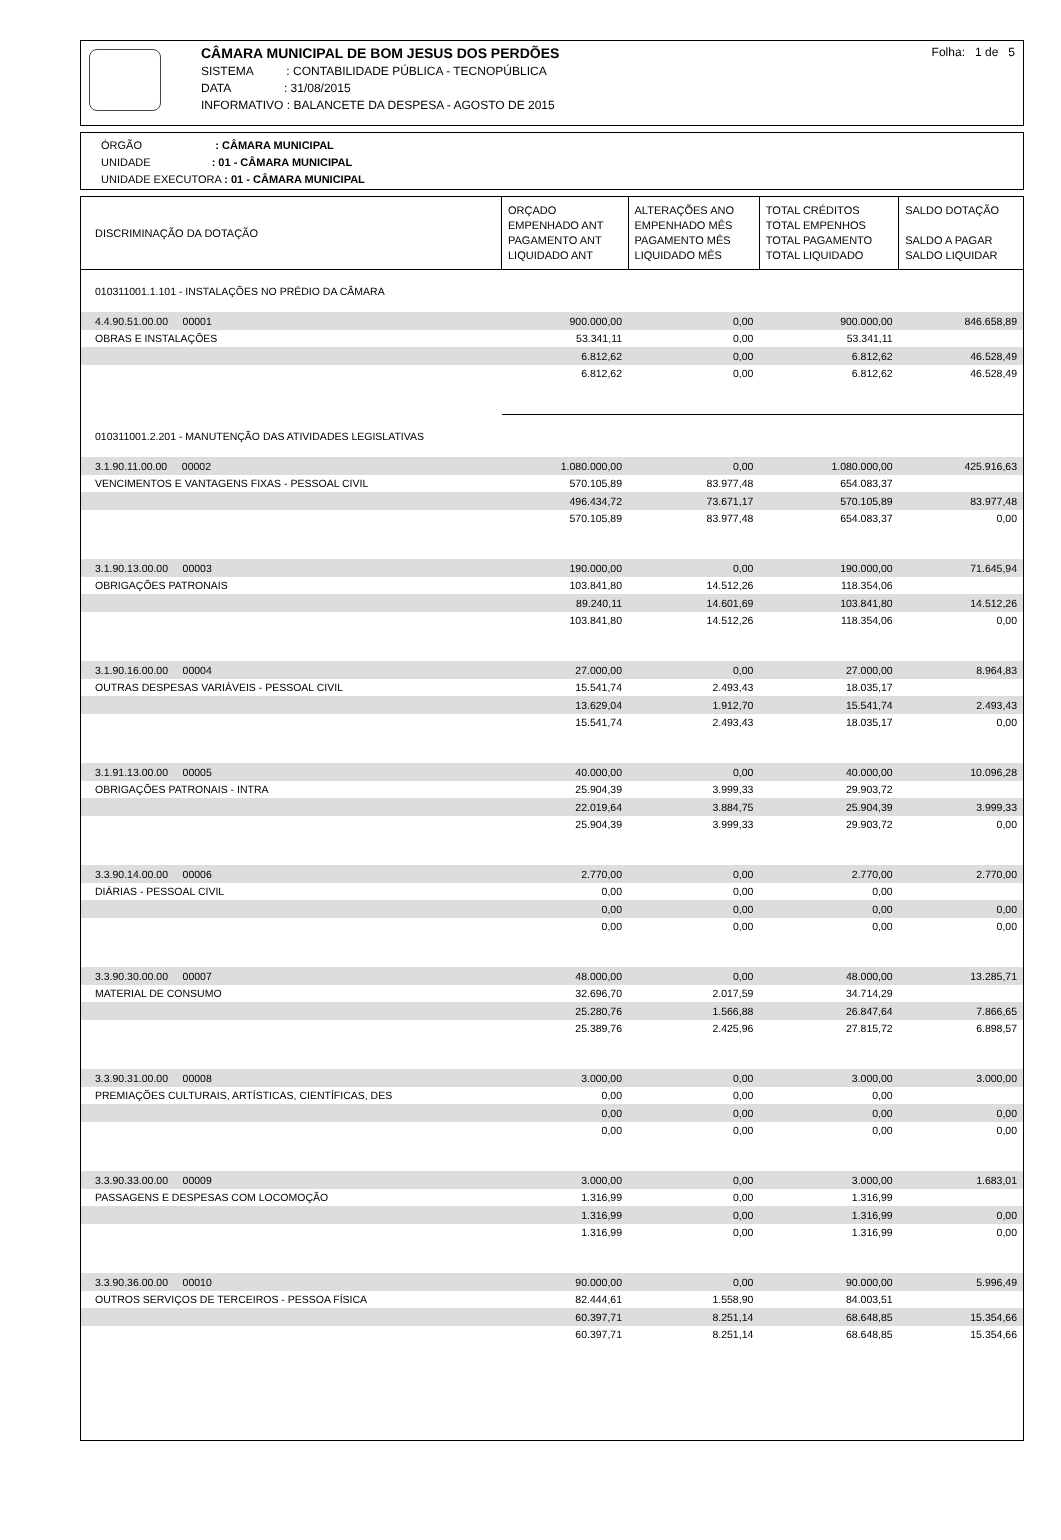CÂMARA MUNICIPAL DE BOM JESUS DOS PERDÕES
SISTEMA : CONTABILIDADE PÚBLICA - TECNOPÚBLICA
DATA : 31/08/2015
INFORMATIVO : BALANCETE DA DESPESA - AGOSTO DE 2015
Folha: 1 de 5
ÓRGÃO : CÂMARA MUNICIPAL
UNIDADE : 01 - CÂMARA MUNICIPAL
UNIDADE EXECUTORA : 01 - CÂMARA MUNICIPAL
| DISCRIMINAÇÃO DA DOTAÇÃO | ORÇADO EMPENHADO ANT PAGAMENTO ANT LIQUIDADO ANT | ALTERAÇÕES ANO EMPENHADO MÊS PAGAMENTO MÊS LIQUIDADO MÊS | TOTAL CRÉDITOS TOTAL EMPENHOS TOTAL PAGAMENTO TOTAL LIQUIDADO | SALDO DOTAÇÃO SALDO A PAGAR SALDO LIQUIDAR |
| --- | --- | --- | --- | --- |
| 010311001.1.101 - INSTALAÇÕES NO PRÉDIO DA CÂMARA | | | | |
| 4.4.90.51.00.00 00001 | 900.000,00 | 0,00 | 900.000,00 | 846.658,89 |
| OBRAS E INSTALAÇÕES | 53.341,11 | 0,00 | 53.341,11 | |
| | 6.812,62 | 0,00 | 6.812,62 | 46.528,49 |
| | 6.812,62 | 0,00 | 6.812,62 | 46.528,49 |
| 010311001.2.201 - MANUTENÇÃO DAS ATIVIDADES LEGISLATIVAS | | | | |
| 3.1.90.11.00.00 00002 | 1.080.000,00 | 0,00 | 1.080.000,00 | 425.916,63 |
| VENCIMENTOS E VANTAGENS FIXAS - PESSOAL CIVIL | 570.105,89 | 83.977,48 | 654.083,37 | |
| | 496.434,72 | 73.671,17 | 570.105,89 | 83.977,48 |
| | 570.105,89 | 83.977,48 | 654.083,37 | 0,00 |
| 3.1.90.13.00.00 00003 | 190.000,00 | 0,00 | 190.000,00 | 71.645,94 |
| OBRIGAÇÕES PATRONAIS | 103.841,80 | 14.512,26 | 118.354,06 | |
| | 89.240,11 | 14.601,69 | 103.841,80 | 14.512,26 |
| | 103.841,80 | 14.512,26 | 118.354,06 | 0,00 |
| 3.1.90.16.00.00 00004 | 27.000,00 | 0,00 | 27.000,00 | 8.964,83 |
| OUTRAS DESPESAS VARIÁVEIS - PESSOAL CIVIL | 15.541,74 | 2.493,43 | 18.035,17 | |
| | 13.629,04 | 1.912,70 | 15.541,74 | 2.493,43 |
| | 15.541,74 | 2.493,43 | 18.035,17 | 0,00 |
| 3.1.91.13.00.00 00005 | 40.000,00 | 0,00 | 40.000,00 | 10.096,28 |
| OBRIGAÇÕES PATRONAIS - INTRA | 25.904,39 | 3.999,33 | 29.903,72 | |
| | 22.019,64 | 3.884,75 | 25.904,39 | 3.999,33 |
| | 25.904,39 | 3.999,33 | 29.903,72 | 0,00 |
| 3.3.90.14.00.00 00006 | 2.770,00 | 0,00 | 2.770,00 | 2.770,00 |
| DIÁRIAS - PESSOAL CIVIL | 0,00 | 0,00 | 0,00 | |
| | 0,00 | 0,00 | 0,00 | 0,00 |
| | 0,00 | 0,00 | 0,00 | 0,00 |
| 3.3.90.30.00.00 00007 | 48.000,00 | 0,00 | 48.000,00 | 13.285,71 |
| MATERIAL DE CONSUMO | 32.696,70 | 2.017,59 | 34.714,29 | |
| | 25.280,76 | 1.566,88 | 26.847,64 | 7.866,65 |
| | 25.389,76 | 2.425,96 | 27.815,72 | 6.898,57 |
| 3.3.90.31.00.00 00008 | 3.000,00 | 0,00 | 3.000,00 | 3.000,00 |
| PREMIAÇÕES CULTURAIS, ARTÍSTICAS, CIENTÍFICAS, DES | 0,00 | 0,00 | 0,00 | |
| | 0,00 | 0,00 | 0,00 | 0,00 |
| | 0,00 | 0,00 | 0,00 | 0,00 |
| 3.3.90.33.00.00 00009 | 3.000,00 | 0,00 | 3.000,00 | 1.683,01 |
| PASSAGENS E DESPESAS COM LOCOMOÇÃO | 1.316,99 | 0,00 | 1.316,99 | |
| | 1.316,99 | 0,00 | 1.316,99 | 0,00 |
| | 1.316,99 | 0,00 | 1.316,99 | 0,00 |
| 3.3.90.36.00.00 00010 | 90.000,00 | 0,00 | 90.000,00 | 5.996,49 |
| OUTROS SERVIÇOS DE TERCEIROS - PESSOA FÍSICA | 82.444,61 | 1.558,90 | 84.003,51 | |
| | 60.397,71 | 8.251,14 | 68.648,85 | 15.354,66 |
| | 60.397,71 | 8.251,14 | 68.648,85 | 15.354,66 |